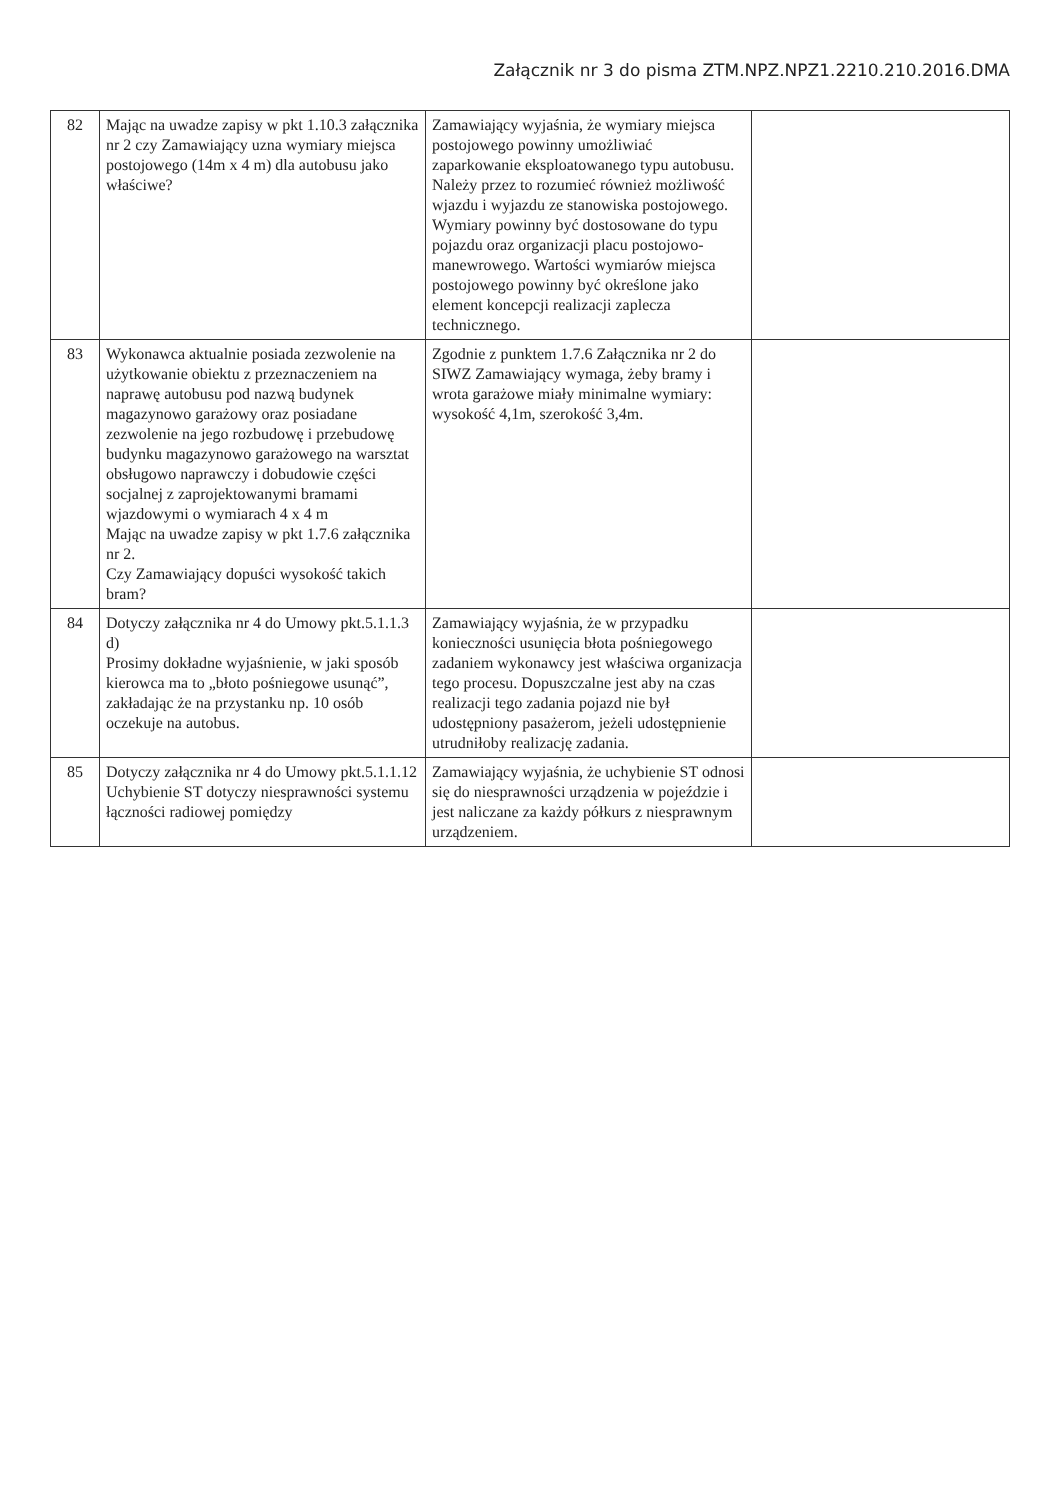Załącznik nr 3 do pisma ZTM.NPZ.NPZ1.2210.210.2016.DMA
| 82 | Mając na uwadze zapisy w pkt 1.10.3 załącznika nr 2 czy Zamawiający uzna wymiary miejsca postojowego (14m x 4 m) dla autobusu jako właściwe? | Zamawiający wyjaśnia, że wymiary miejsca postojowego powinny umożliwiać zaparkowanie eksploatowanego typu autobusu. Należy przez to rozumieć również możliwość wjazdu i wyjazdu ze stanowiska postojowego. Wymiary powinny być dostosowane do typu pojazdu oraz organizacji placu postojowo-manewrowego. Wartości wymiarów miejsca postojowego powinny być określone jako element koncepcji realizacji zaplecza technicznego. | |
| 83 | Wykonawca aktualnie posiada zezwolenie na użytkowanie obiektu z przeznaczeniem na naprawę autobusu pod nazwą budynek magazynowo garażowy oraz posiadane zezwolenie na jego rozbudowę i przebudowę budynku magazynowo garażowego na warsztat obsługowo naprawczy i dobudowie części socjalnej z zaprojektowanymi bramami wjazdowymi o wymiarach 4 x 4 m Mając na uwadze zapisy w pkt 1.7.6 załącznika nr 2. Czy Zamawiający dopuści wysokość takich bram? | Zgodnie z punktem 1.7.6 Załącznika nr 2 do SIWZ Zamawiający wymaga, żeby bramy i wrota garażowe miały minimalne wymiary: wysokość 4,1m, szerokość 3,4m. | |
| 84 | Dotyczy załącznika nr 4 do Umowy pkt.5.1.1.3 d) Prosimy dokładne wyjaśnienie, w jaki sposób kierowca ma to „błoto pośniegowe usunąć”, zakładając że na przystanku np. 10 osób oczekuje na autobus. | Zamawiający wyjaśnia, że w przypadku konieczności usunięcia błota pośniegowego zadaniem wykonawcy jest właściwa organizacja tego procesu. Dopuszczalne jest aby na czas realizacji tego zadania pojazd nie był udostępniony pasażerom, jeżeli udostępnienie utrudniłoby realizację zadania. | |
| 85 | Dotyczy załącznika nr 4 do Umowy pkt.5.1.1.12 Uchybienie ST dotyczy niesprawności systemu łączności radiowej pomiędzy | Zamawiający wyjaśnia, że uchybienie ST odnosi się do niesprawności urządzenia w pojeździe i jest naliczane za każdy półkurs z niesprawnym urządzeniem. | |